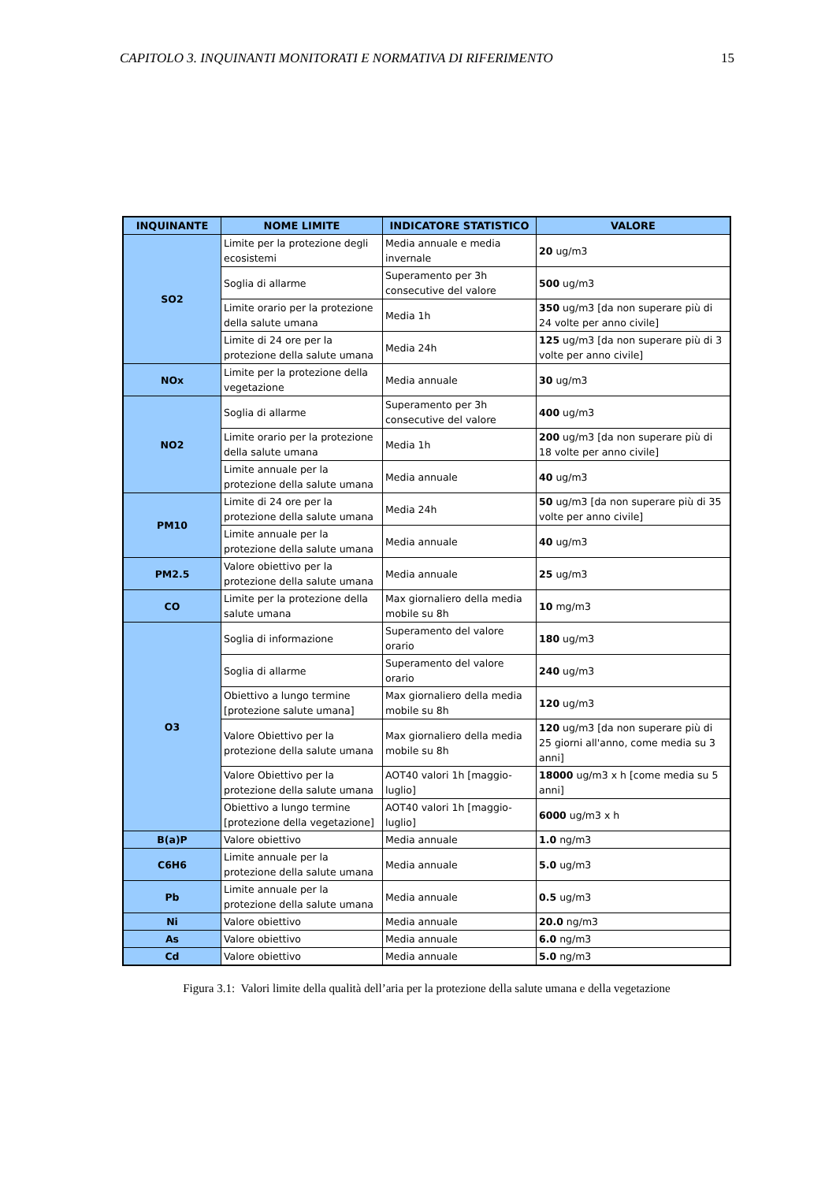CAPITOLO 3. INQUINANTI MONITORATI E NORMATIVA DI RIFERIMENTO 15
| INQUINANTE | NOME LIMITE | INDICATORE STATISTICO | VALORE |
| --- | --- | --- | --- |
| SO2 | Limite per la protezione degli ecosistemi | Media annuale e media invernale | 20 ug/m3 |
| | Soglia di allarme | Superamento per 3h consecutive del valore | 500 ug/m3 |
| | Limite orario per la protezione della salute umana | Media 1h | 350 ug/m3 [da non superare più di 24 volte per anno civile] |
| | Limite di 24 ore per la protezione della salute umana | Media 24h | 125 ug/m3 [da non superare più di 3 volte per anno civile] |
| NOx | Limite per la protezione della vegetazione | Media annuale | 30 ug/m3 |
| NO2 | Soglia di allarme | Superamento per 3h consecutive del valore | 400 ug/m3 |
| | Limite orario per la protezione della salute umana | Media 1h | 200 ug/m3 [da non superare più di 18 volte per anno civile] |
| | Limite annuale per la protezione della salute umana | Media annuale | 40 ug/m3 |
| PM10 | Limite di 24 ore per la protezione della salute umana | Media 24h | 50 ug/m3 [da non superare più di 35 volte per anno civile] |
| | Limite annuale per la protezione della salute umana | Media annuale | 40 ug/m3 |
| PM2.5 | Valore obiettivo per la protezione della salute umana | Media annuale | 25 ug/m3 |
| CO | Limite per la protezione della salute umana | Max giornaliero della media mobile su 8h | 10 mg/m3 |
| O3 | Soglia di informazione | Superamento del valore orario | 180 ug/m3 |
| | Soglia di allarme | Superamento del valore orario | 240 ug/m3 |
| | Obiettivo a lungo termine [protezione salute umana] | Max giornaliero della media mobile su 8h | 120 ug/m3 |
| | Valore Obiettivo per la protezione della salute umana | Max giornaliero della media mobile su 8h | 120 ug/m3 [da non superare più di 25 giorni all'anno, come media su 3 anni] |
| | Valore Obiettivo per la protezione della salute umana | AOT40 valori 1h [maggio-luglio] | 18000 ug/m3 x h [come media su 5 anni] |
| | Obiettivo a lungo termine [protezione della vegetazione] | AOT40 valori 1h [maggio-luglio] | 6000 ug/m3 x h |
| B(a)P | Valore obiettivo | Media annuale | 1.0 ng/m3 |
| C6H6 | Limite annuale per la protezione della salute umana | Media annuale | 5.0 ug/m3 |
| Pb | Limite annuale per la protezione della salute umana | Media annuale | 0.5 ug/m3 |
| Ni | Valore obiettivo | Media annuale | 20.0 ng/m3 |
| As | Valore obiettivo | Media annuale | 6.0 ng/m3 |
| Cd | Valore obiettivo | Media annuale | 5.0 ng/m3 |
Figura 3.1: Valori limite della qualità dell’aria per la protezione della salute umana e della vegetazione